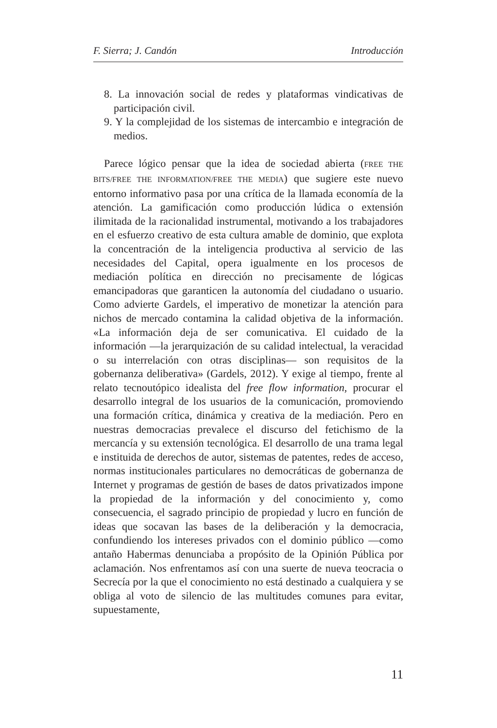F. Sierra; J. Candón Introducción
8. La innovación social de redes y plataformas vindicativas de participación civil.
9. Y la complejidad de los sistemas de intercambio e integración de medios.
Parece lógico pensar que la idea de sociedad abierta (FREE THE BITS/FREE THE INFORMATION/FREE THE MEDIA) que sugiere este nuevo entorno informativo pasa por una crítica de la llamada economía de la atención. La gamificación como producción lúdica o extensión ilimitada de la racionalidad instrumental, motivando a los trabajadores en el esfuerzo creativo de esta cultura amable de dominio, que explota la concentración de la inteligencia productiva al servicio de las necesidades del Capital, opera igualmente en los procesos de mediación política en dirección no precisamente de lógicas emancipadoras que garanticen la autonomía del ciudadano o usuario. Como advierte Gardels, el imperativo de monetizar la atención para nichos de mercado contamina la calidad objetiva de la información. «La información deja de ser comunicativa. El cuidado de la información —la jerarquización de su calidad intelectual, la veracidad o su interrelación con otras disciplinas— son requisitos de la gobernanza deliberativa» (Gardels, 2012). Y exige al tiempo, frente al relato tecnoutópico idealista del free flow information, procurar el desarrollo integral de los usuarios de la comunicación, promoviendo una formación crítica, dinámica y creativa de la mediación. Pero en nuestras democracias prevalece el discurso del fetichismo de la mercancía y su extensión tecnológica. El desarrollo de una trama legal e instituida de derechos de autor, sistemas de patentes, redes de acceso, normas institucionales particulares no democráticas de gobernanza de Internet y programas de gestión de bases de datos privatizados impone la propiedad de la información y del conocimiento y, como consecuencia, el sagrado principio de propiedad y lucro en función de ideas que socavan las bases de la deliberación y la democracia, confundiendo los intereses privados con el dominio público —como antaño Habermas denunciaba a propósito de la Opinión Pública por aclamación. Nos enfrentamos así con una suerte de nueva teocracia o Secrecía por la que el conocimiento no está destinado a cualquiera y se obliga al voto de silencio de las multitudes comunes para evitar, supuestamente,
11